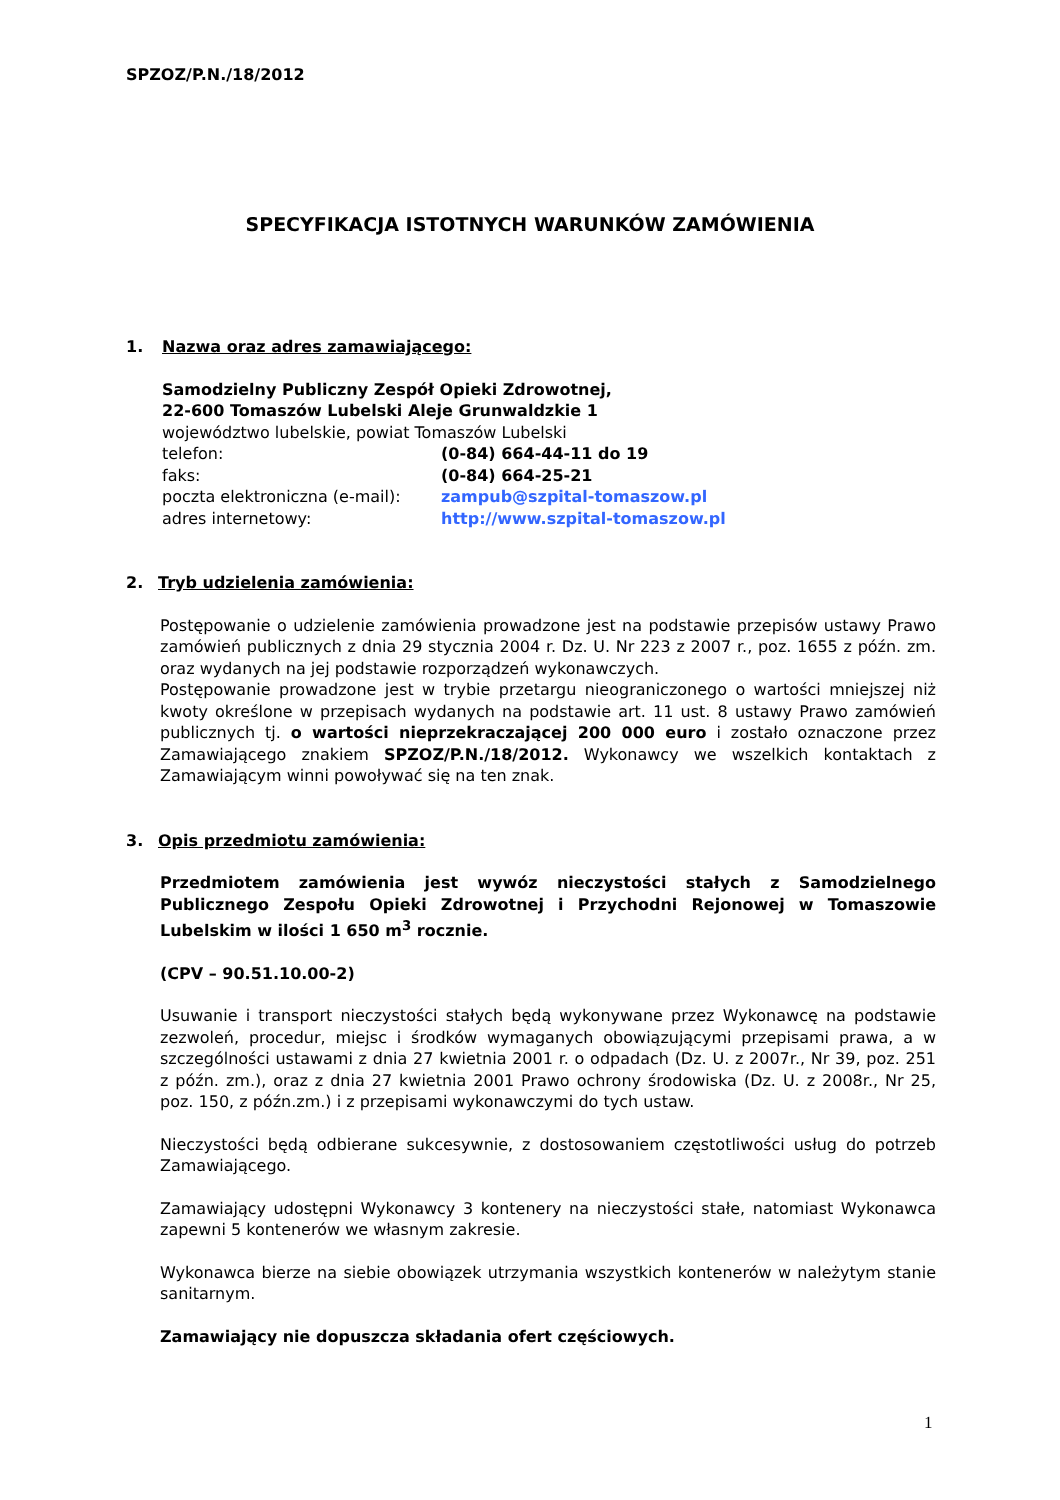SPZOZ/P.N./18/2012
SPECYFIKACJA ISTOTNYCH WARUNKÓW ZAMÓWIENIA
1. Nazwa oraz adres zamawiającego:
Samodzielny Publiczny Zespół Opieki Zdrowotnej,
22-600 Tomaszów Lubelski Aleje Grunwaldzkie 1
województwo lubelskie, powiat Tomaszów Lubelski
telefon: (0-84) 664-44-11 do 19
faks: (0-84) 664-25-21
poczta elektroniczna (e-mail): zampub@szpital-tomaszow.pl
adres internetowy: http://www.szpital-tomaszow.pl
2. Tryb udzielenia zamówienia:
Postępowanie o udzielenie zamówienia prowadzone jest na podstawie przepisów ustawy Prawo zamówień publicznych z dnia 29 stycznia 2004 r. Dz. U. Nr 223 z 2007 r., poz. 1655 z późn. zm. oraz wydanych na jej podstawie rozporządzeń wykonawczych.
Postępowanie prowadzone jest w trybie przetargu nieograniczonego o wartości mniejszej niż kwoty określone w przepisach wydanych na podstawie art. 11 ust. 8 ustawy Prawo zamówień publicznych tj. o wartości nieprzekraczającej 200 000 euro i zostało oznaczone przez Zamawiającego znakiem SPZOZ/P.N./18/2012. Wykonawcy we wszelkich kontaktach z Zamawiającym winni powoływać się na ten znak.
3. Opis przedmiotu zamówienia:
Przedmiotem zamówienia jest wywóz nieczystości stałych z Samodzielnego Publicznego Zespołu Opieki Zdrowotnej i Przychodni Rejonowej w Tomaszowie Lubelskim w ilości 1 650 m<sup>3</sup> rocznie.
(CPV – 90.51.10.00-2)
Usuwanie i transport nieczystości stałych będą wykonywane przez Wykonawcę na podstawie zezwoleń, procedur, miejsc i środków wymaganych obowiązującymi przepisami prawa, a w szczególności ustawami z dnia 27 kwietnia 2001 r. o odpadach (Dz. U. z 2007r., Nr 39, poz. 251 z późn. zm.), oraz z dnia 27 kwietnia 2001 Prawo ochrony środowiska (Dz. U. z 2008r., Nr 25, poz. 150, z późn.zm.) i z przepisami wykonawczymi do tych ustaw.
Nieczystości będą odbierane sukcesywnie, z dostosowaniem częstotliwości usług do potrzeb Zamawiającego.
Zamawiający udostępni Wykonawcy 3 kontenery na nieczystości stałe, natomiast Wykonawca zapewni 5 kontenerów we własnym zakresie.
Wykonawca bierze na siebie obowiązek utrzymania wszystkich kontenerów w należytym stanie sanitarnym.
Zamawiający nie dopuszcza składania ofert częściowych.
1